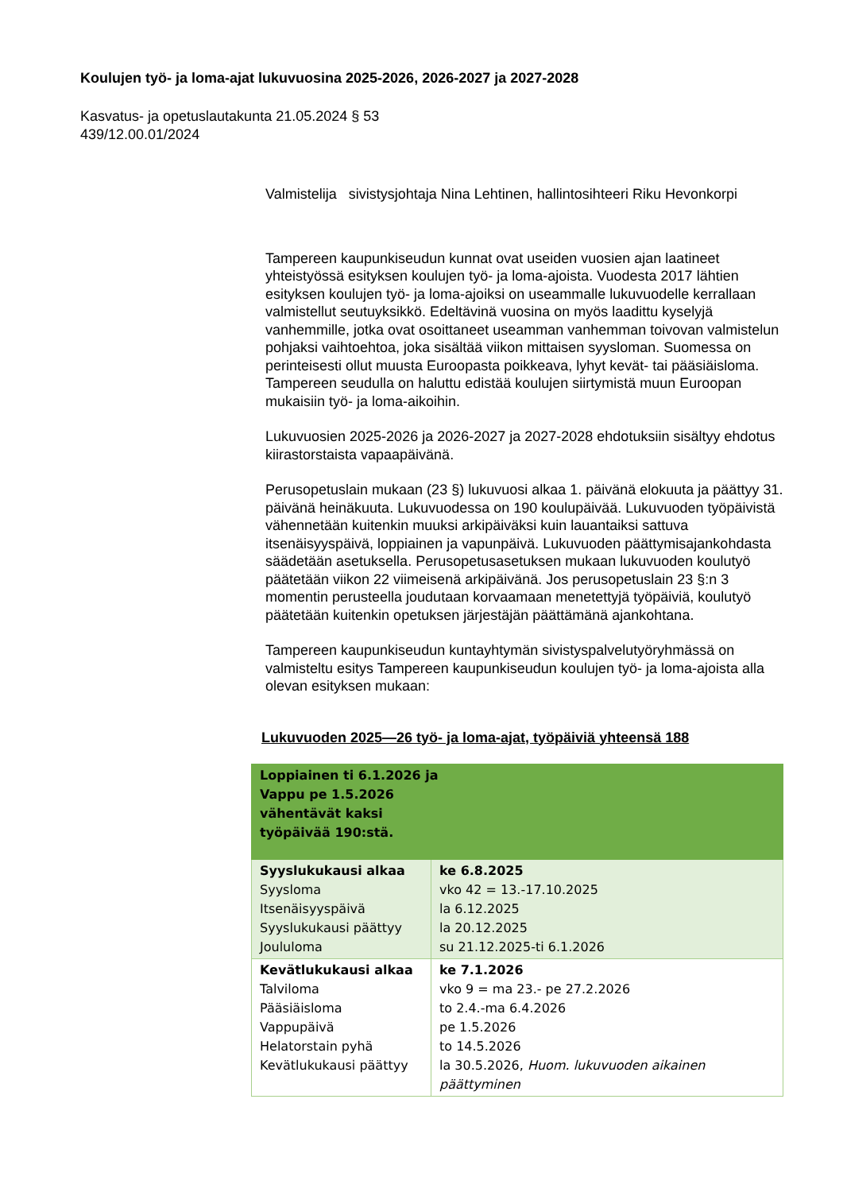Koulujen työ- ja loma-ajat lukuvuosina 2025-2026, 2026-2027 ja 2027-2028
Kasvatus- ja opetuslautakunta 21.05.2024 § 53
439/12.00.01/2024
Valmistelija sivistysjohtaja Nina Lehtinen, hallintosihteeri Riku Hevonkorpi
Tampereen kaupunkiseudun kunnat ovat useiden vuosien ajan laatineet yhteistyössä esityksen koulujen työ- ja loma-ajoista. Vuodesta 2017 lähtien esityksen koulujen työ- ja loma-ajoiksi on useammalle lukuvuodelle kerrallaan valmistellut seutuyksikkö. Edeltävinä vuosina on myös laadittu kyselyjä vanhemmille, jotka ovat osoittaneet useamman vanhemman toivovan valmistelun pohjaksi vaihtoehtoa, joka sisältää viikon mittaisen syysloman. Suomessa on perinteisesti ollut muusta Euroopasta poikkeava, lyhyt kevät- tai pääsiäisloma. Tampereen seudulla on haluttu edistää koulujen siirtymistä muun Euroopan mukaisiin työ- ja loma-aikoihin.
Lukuvuosien 2025-2026 ja 2026-2027 ja 2027-2028 ehdotuksiin sisältyy ehdotus kiirastorstaista vapaapäivänä.
Perusopetuslain mukaan (23 §) lukuvuosi alkaa 1. päivänä elokuuta ja päättyy 31. päivänä heinäkuuta. Lukuvuodessa on 190 koulupäivää. Lukuvuoden työpäivistä vähennetään kuitenkin muuksi arkipäiväksi kuin lauantaiksi sattuva itsenäisyyspäivä, loppiainen ja vapunpäivä. Lukuvuoden päättymisajankohdasta säädetään asetuksella. Perusopetusasetuksen mukaan lukuvuoden koulutyö päätetään viikon 22 viimeisenä arkipäivänä. Jos perusopetuslain 23 §:n 3 momentin perusteella joudutaan korvaamaan menetettyjä työpäiviä, koulutyö päätetään kuitenkin opetuksen järjestäjän päättämänä ajankohtana.
Tampereen kaupunkiseudun kuntayhtymän sivistyspalvelutyöryhmässä on valmisteltu esitys Tampereen kaupunkiseudun koulujen työ- ja loma-ajoista alla olevan esityksen mukaan:
Lukuvuoden 2025—26 työ- ja loma-ajat, työpäiviä yhteensä 188
| Loppiainen ti 6.1.2026 ja Vappu pe 1.5.2026 vähentävät kaksi työpäivää 190:stä. | |
| Syyslukukausi alkaa Syysloma Itsenäisyyspäivä Syyslukukausi päättyy Joululoma | ke 6.8.2025 vko 42 = 13.-17.10.2025 la 6.12.2025 la 20.12.2025 su 21.12.2025-ti 6.1.2026 |
| Kevätlukukausi alkaa Talviloma Pääsiäisloma Vappupäivä Helatorstain pyhä Kevätlukukausi päättyy | ke 7.1.2026 vko 9 = ma 23.- pe 27.2.2026 to 2.4.-ma 6.4.2026 pe 1.5.2026 to 14.5.2026 la 30.5.2026, Huom. lukuvuoden aikainen päättyminen |